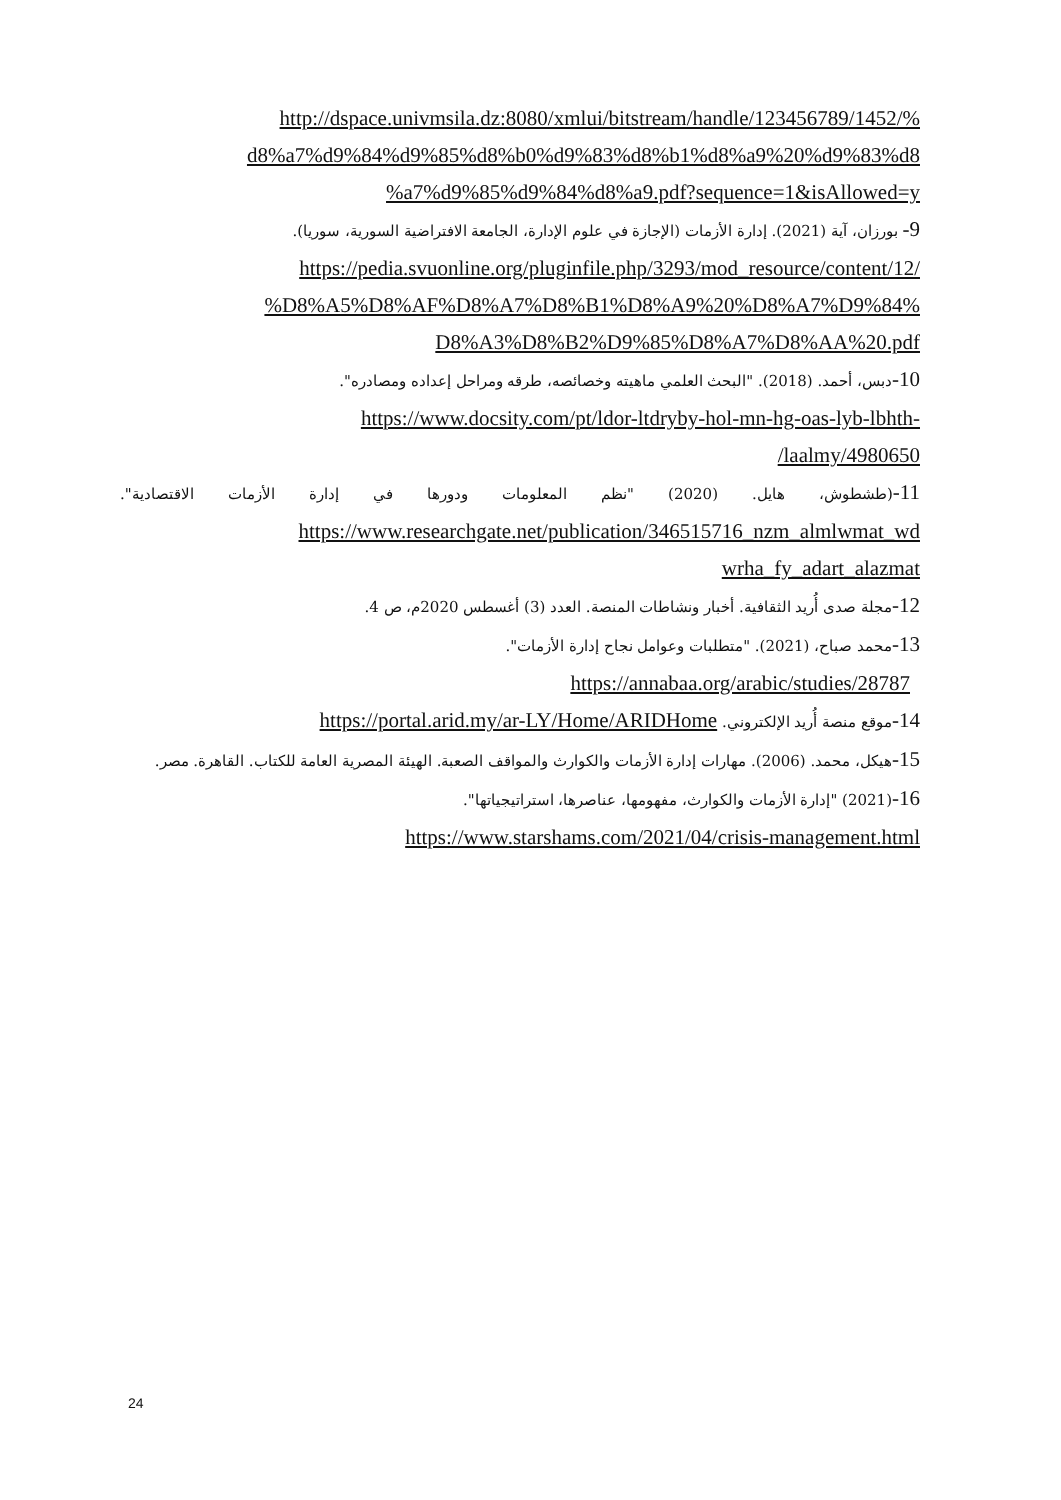http://dspace.univmsila.dz:8080/xmlui/bitstream/handle/123456789/1452/%
d8%a7%d9%84%d9%85%d8%b0%d9%83%d8%b1%d8%a9%20%d9%83%d8
%a7%d9%85%d9%84%d8%a9.pdf?sequence=1&isAllowed=y
9- بورزان، آية (2021). إدارة الأزمات (الإجازة في علوم الإدارة، الجامعة الافتراضية السورية، سوريا).
https://pedia.svuonline.org/pluginfile.php/3293/mod_resource/content/12/
%D8%A5%D8%AF%D8%A7%D8%B1%D8%A9%20%D8%A7%D9%84%
D8%A3%D8%B2%D9%85%D8%A7%D8%AA%20.pdf
10-دبس، أحمد. (2018). "البحث العلمي ماهيته وخصائصه، طرقه ومراحل إعداده ومصادره".
https://www.docsity.com/pt/ldor-ltdryby-hol-mn-hg-oas-lyb-lbhth-
/laalmy/4980650
11-(طشطوش، هايل. (2020) "نظم المعلومات ودورها في إدارة الأزمات الاقتصادية".
https://www.researchgate.net/publication/346515716_nzm_almlwmat_wd
wrha_fy_adart_alazmat
12-مجلة صدى أُريد الثقافية. أخبار ونشاطات المنصة. العدد (3) أغسطس 2020م، ص 4.
13-محمد صباح، (2021). "متطلبات وعوامل نجاح إدارة الأزمات".
https://annabaa.org/arabic/studies/28787
14-موقع منصة أُريد الإلكتروني. https://portal.arid.my/ar-LY/Home/ARIDHome
15-هيكل، محمد. (2006). مهارات إدارة الأزمات والكوارث والمواقف الصعبة. الهيئة المصرية العامة للكتاب. القاهرة. مصر.
16-(2021) "إدارة الأزمات والكوارث، مفهومها، عناصرها، استراتيجياتها".
https://www.starshams.com/2021/04/crisis-management.html
24